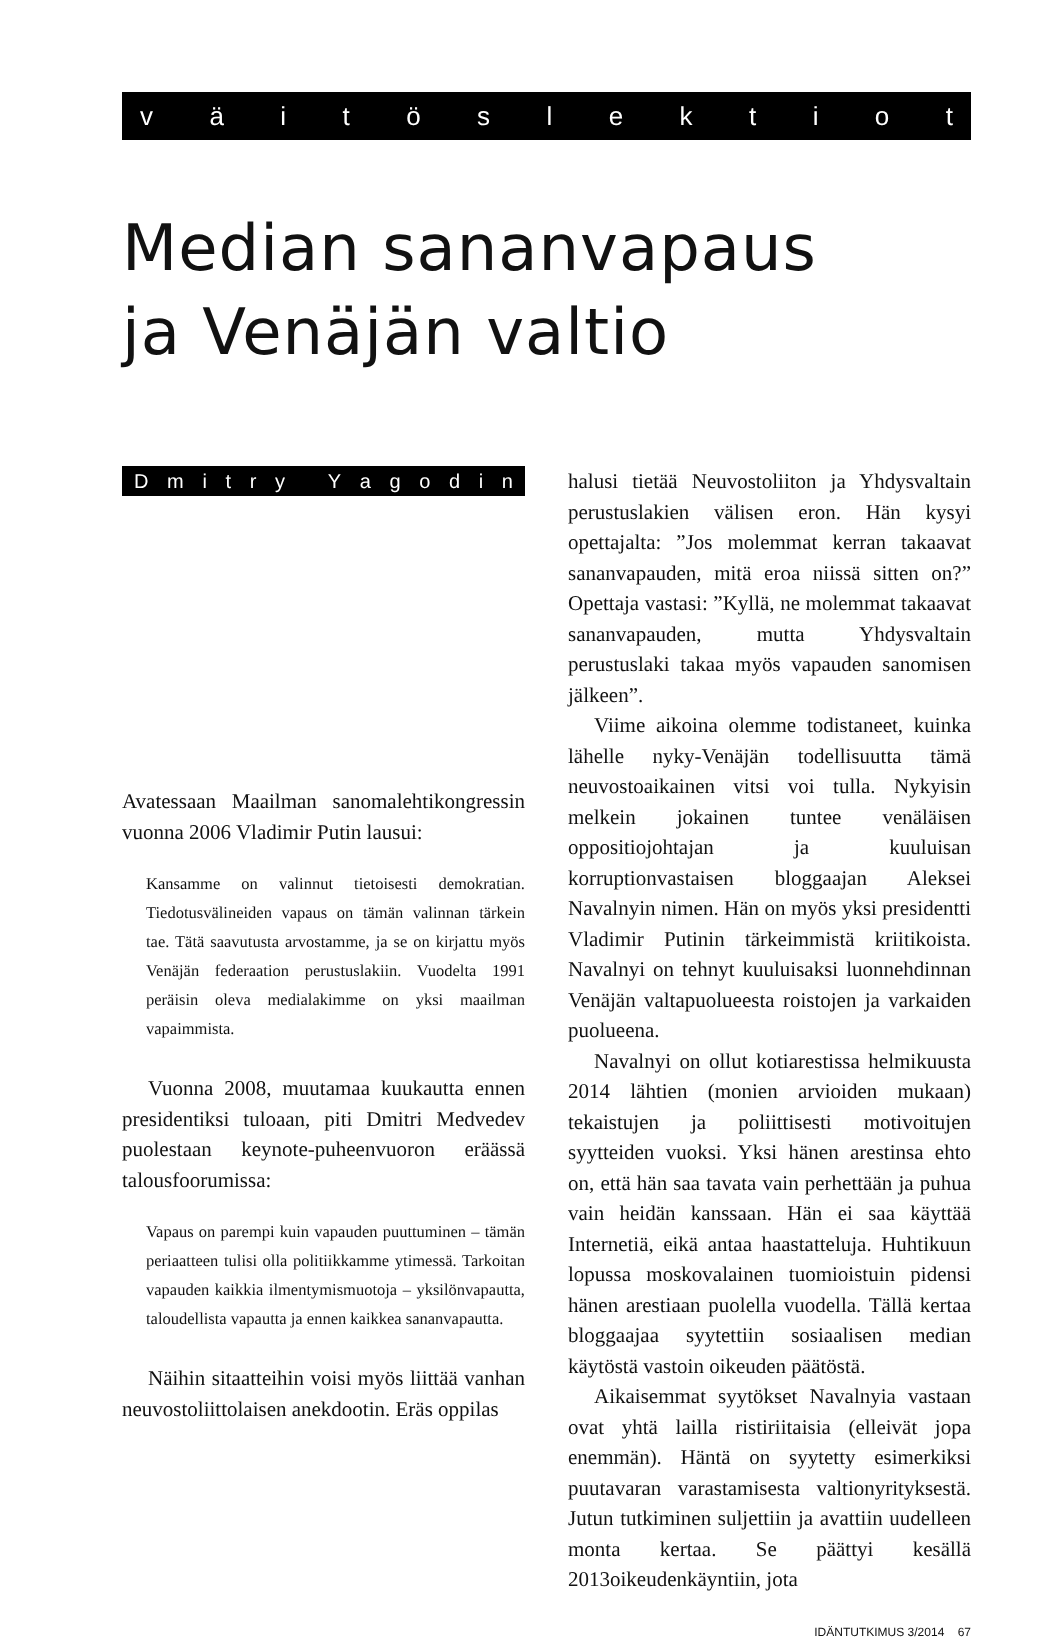väitöslektiot
Median sananvapaus
ja Venäjän valtio
Dmitry Yagodin
Avatessaan Maailman sanomalehtikongressin vuonna 2006 Vladimir Putin lausui:
Kansamme on valinnut tietoisesti demokratian. Tiedotusvälineiden vapaus on tämän valinnan tärkein tae. Tätä saavutusta arvostamme, ja se on kirjattu myös Venäjän federaation perustuslakiin. Vuodelta 1991 peräisin oleva medialakimme on yksi maailman vapaimmista.
Vuonna 2008, muutamaa kuukautta ennen presidentiksi tuloaan, piti Dmitri Medvedev puolestaan keynote-puheenvuoron eräässä talousfoorumissa:
Vapaus on parempi kuin vapauden puuttuminen – tämän periaatteen tulisi olla politiikkamme ytimessä. Tarkoitan vapauden kaikkia ilmentymismuotoja – yksilönvapautta, taloudellista vapautta ja ennen kaikkea sananvapautta.
Näihin sitaatteihin voisi myös liittää vanhan neuvostoliittolaisen anekdootin. Eräs oppilas
halusi tietää Neuvostoliiton ja Yhdysvaltain perustuslakien välisen eron. Hän kysyi opettajalta: ”Jos molemmat kerran takaavat sananvapauden, mitä eroa niissä sitten on?” Opettaja vastasi: ”Kyllä, ne molemmat takaavat sananvapauden, mutta Yhdysvaltain perustuslaki takaa myös vapauden sanomisen jälkeen”.
Viime aikoina olemme todistaneet, kuinka lähelle nyky-Venäjän todellisuutta tämä neuvostoaikainen vitsi voi tulla. Nykyisin melkein jokainen tuntee venäläisen oppositiojohtajan ja kuuluisan korruptionvastaisen bloggaajan Aleksei Navalnyin nimen. Hän on myös yksi presidentti Vladimir Putinin tärkeimmistä kriitikoista. Navalnyi on tehnyt kuuluisaksi luonnehdinnan Venäjän valtapuolueesta roistojen ja varkaiden puolueena.
Navalnyi on ollut kotiarestissa helmikuusta 2014 lähtien (monien arvioiden mukaan) tekaistujen ja poliittisesti motivoitujen syytteiden vuoksi. Yksi hänen arestinsa ehto on, että hän saa tavata vain perhettään ja puhua vain heidän kanssaan. Hän ei saa käyttää Internetiä, eikä antaa haastatteluja. Huhtikuun lopussa moskovalainen tuomioistuin pidensi hänen arestiaan puolella vuodella. Tällä kertaa bloggaajaa syytettiin sosiaalisen median käytöstä vastoin oikeuden päätöstä.
Aikaisemmat syytökset Navalnyia vastaan ovat yhtä lailla ristiriitaisia (elleivät jopa enemmän). Häntä on syytetty esimerkiksi puutavaran varastamisesta valtionyrityksestä. Jutun tutkiminen suljettiin ja avattiin uudelleen monta kertaa. Se päättyi kesällä 2013oikeudenkäyntiin, jota
IDÄNTUTKIMUS 3/2014 67